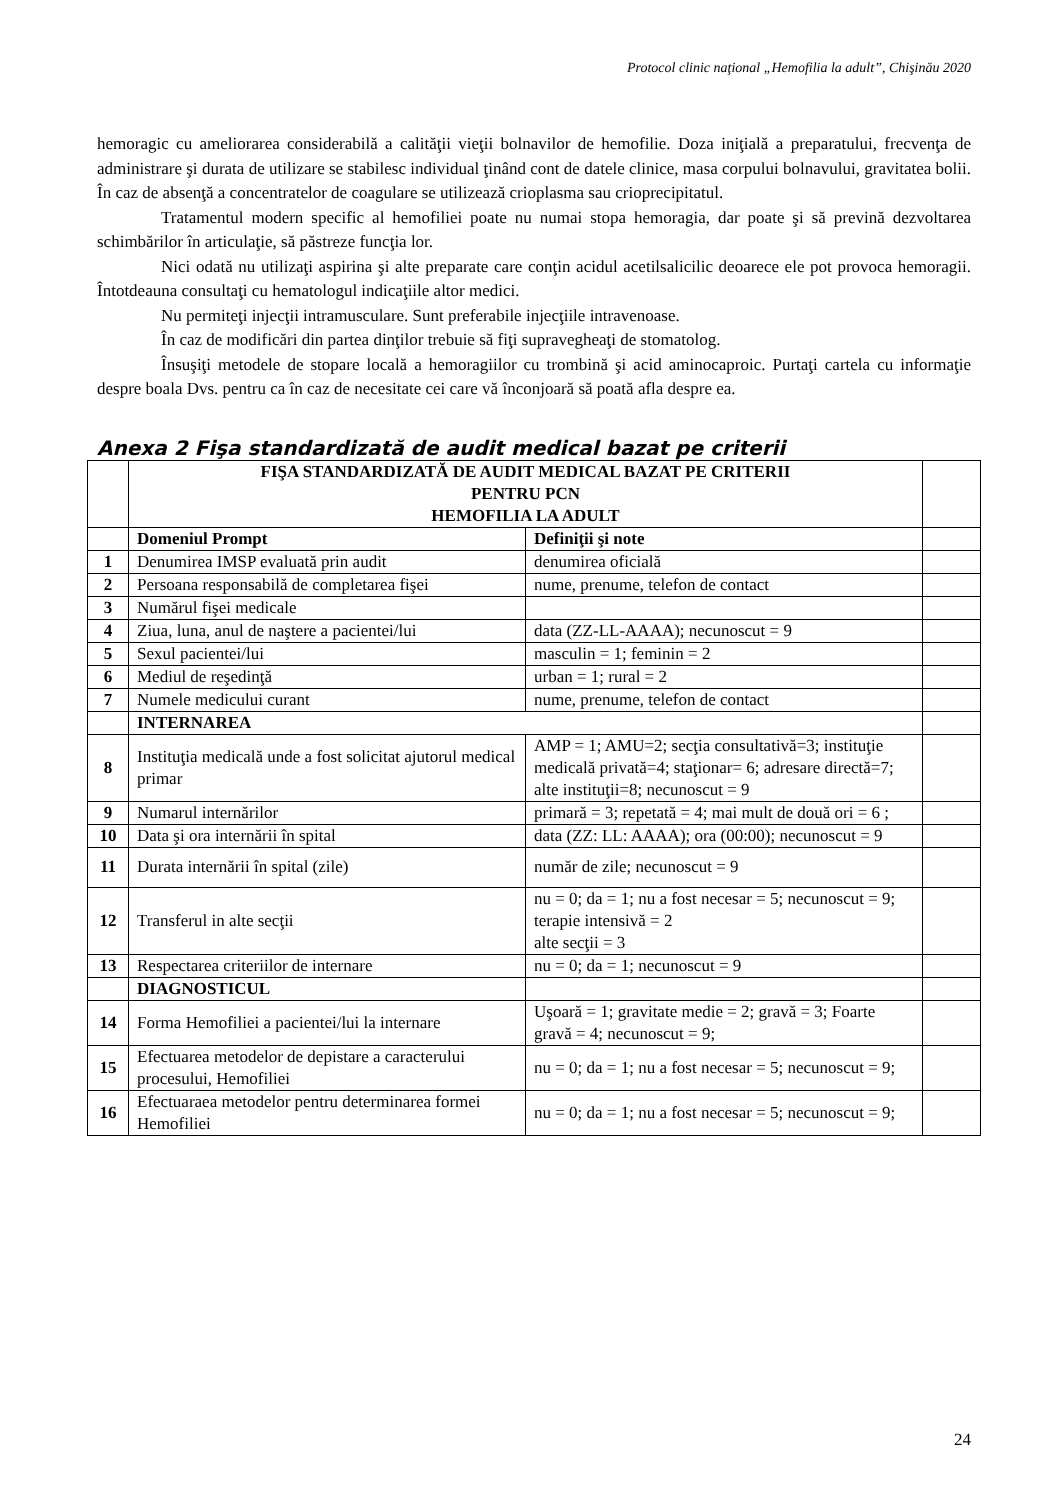Protocol clinic naţional „Hemofilia la adult”, Chişinău 2020
hemoragic cu ameliorarea considerabilă a calităţii vieţii bolnavilor de hemofilie. Doza iniţială a preparatului, frecvenţa de administrare şi durata de utilizare se stabilesc individual ţinând cont de datele clinice, masa corpului bolnavului, gravitatea bolii. În caz de absenţă a concentratelor de coagulare se utilizează crioplasma sau crioprecipitatul.
Tratamentul modern specific al hemofiliei poate nu numai stopa hemoragia, dar poate şi să prevină dezvoltarea schimbărilor în articulaţie, să păstreze funcţia lor.
Nici odată nu utilizaţi aspirina şi alte preparate care conţin acidul acetilsalicilic deoarece ele pot provoca hemoragii. Întotdeauna consultaţi cu hematologul indicaţiile altor medici.
Nu permiteţi injecţii intramusculare. Sunt preferabile injecţiile intravenoase.
În caz de modificări din partea dinţilor trebuie să fiţi supravegheaţi de stomatolog.
Însuşiţi metodele de stopare locală a hemoragiilor cu trombină şi acid aminocaproic. Purtaţi cartela cu informaţie despre boala Dvs. pentru ca în caz de necesitate cei care vă înconjoară să poată afla despre ea.
Anexa 2 Fişa standardizată de audit medical bazat pe criterii
| | FIŞA STANDARDIZATĂ DE AUDIT MEDICAL BAZAT PE CRITERII PENTRU PCN HEMOFILIA LA ADULT | | |
| | Domeniul Prompt | Definiţii şi note | |
| 1 | Denumirea IMSP evaluată prin audit | denumirea oficială | |
| 2 | Persoana responsabilă de completarea fişei | nume, prenume, telefon de contact | |
| 3 | Numărul fişei medicale | | |
| 4 | Ziua, luna, anul de naştere a pacientei/lui | data (ZZ-LL-AAAA); necunoscut = 9 | |
| 5 | Sexul pacientei/lui | masculin = 1; feminin = 2 | |
| 6 | Mediul de reşedinţă | urban = 1; rural = 2 | |
| 7 | Numele medicului curant | nume, prenume, telefon de contact | |
| | INTERNAREA | | |
| 8 | Instituţia medicală unde a fost solicitat ajutorul medical primar | AMP = 1; AMU=2; secţia consultativă=3; instituţie medicală privată=4; staţionar= 6; adresare directă=7; alte instituţii=8; necunoscut = 9 | |
| 9 | Numarul internărilor | primară = 3; repetată = 4; mai mult de două ori = 6 ; | |
| 10 | Data şi ora internării în spital | data (ZZ: LL: AAAA); ora (00:00); necunoscut = 9 | |
| 11 | Durata internării în spital (zile) | număr de zile; necunoscut = 9 | |
| 12 | Transferul in alte secţii | nu = 0; da = 1; nu a fost necesar = 5; necunoscut = 9; terapie intensivă = 2 alte secţii = 3 | |
| 13 | Respectarea criteriilor de internare | nu = 0; da = 1; necunoscut = 9 | |
| | DIAGNOSTICUL | | |
| 14 | Forma Hemofiliei a pacientei/lui la internare | Uşoară = 1; gravitate medie = 2; gravă = 3; Foarte gravă = 4; necunoscut = 9; | |
| 15 | Efectuarea metodelor de depistare a caracterului procesului, Hemofiliei | nu = 0; da = 1; nu a fost necesar = 5; necunoscut = 9; | |
| 16 | Efectuaraea metodelor pentru determinarea formei Hemofiliei | nu = 0; da = 1; nu a fost necesar = 5; necunoscut = 9; | |
24